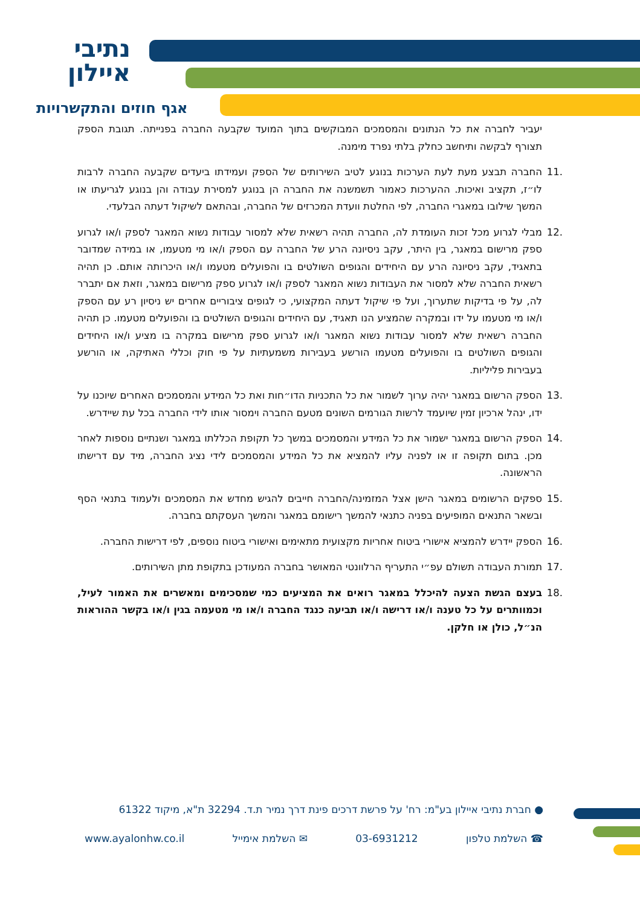נתיבי
איילון
אגף חוזים והתקשרויות
יעביר לחברה את כל הנתונים והמסמכים המבוקשים בתוך המועד שקבעה החברה בפנייתה. תגובת הספק תצורף לבקשה ותיחשב כחלק בלתי נפרד מימנה.
.11 החברה תבצע מעת לעת הערכות בנוגע לטיב השירותים של הספק ועמידתו ביעדים שקבעה החברה לרבות לו״ז, תקציב ואיכות. ההערכות כאמור תשמשנה את החברה הן בנוגע למסירת עבודה והן בנוגע לגריעתו או המשך שילובו במאגרי החברה, לפי החלטת וועדת המכרזים של החברה, ובהתאם לשיקול דעתה הבלעדי.
.12 מבלי לגרוע מכל זכות העומדת לה, החברה תהיה רשאית שלא למסור עבודות נשוא המאגר לספק ו/או לגרוע ספק מרישום במאגר, בין היתר, עקב ניסיונה הרע של החברה עם הספק ו/או מי מטעמו, או במידה שמדובר בתאגיד, עקב ניסיונה הרע עם היחידים והגופים השולטים בו והפועלים מטעמו ו/או היכרותה אותם. כן תהיה רשאית החברה שלא למסור את העבודות נשוא המאגר לספק ו/או לגרוע ספק מרישום במאגר, וזאת אם יתברר לה, על פי בדיקות שתערוך, ועל פי שיקול דעתה המקצועי, כי לגופים ציבוריים אחרים יש ניסיון רע עם הספק ו/או מי מטעמו על ידו ובמקרה שהמציע הנו תאגיד, עם היחידים והגופים השולטים בו והפועלים מטעמו. כן תהיה החברה רשאית שלא למסור עבודות נשוא המאגר ו/או לגרוע ספק מרישום במקרה בו מציע ו/או היחידים והגופים השולטים בו והפועלים מטעמו הורשע בעבירות משמעתיות על פי חוק וכללי האתיקה, או הורשע בעבירות פליליות.
.13 הספק הרשום במאגר יהיה ערוך לשמור את כל התכניות הדו״חות ואת כל המידע והמסמכים האחרים שיוכנו על ידו, ינהל ארכיון זמין שיועמד לרשות הגורמים השונים מטעם החברה וימסור אותו לידי החברה בכל עת שיידרש.
.14 הספק הרשום במאגר ישמור את כל המידע והמסמכים במשך כל תקופת הכללתו במאגר ושנתיים נוספות לאחר מכן. בתום תקופה זו או לפניה עליו להמציא את כל המידע והמסמכים לידי נציג החברה, מיד עם דרישתו הראשונה.
.15 ספקים הרשומים במאגר הישן אצל המזמינה/החברה חייבים להגיש מחדש את המסמכים ולעמוד בתנאי הסף ובשאר התנאים המופיעים בפניה כתנאי להמשך רישומם במאגר והמשך העסקתם בחברה.
.16 הספק יידרש להמציא אישורי ביטוח אחריות מקצועית מתאימים ואישורי ביטוח נוספים, לפי דרישות החברה.
.17 תמורת העבודה תשולם עפ״י התעריף הרלוונטי המאושר בחברה המעודכן בתקופת מתן השירותים.
.18 בעצם הגשת הצעה להיכלל במאגר רואים את המציעים כמי שמסכימים ומאשרים את האמור לעיל, וכמוותרים על כל טענה ו/או דרישה ו/או תביעה כנגד החברה ו/או מי מטעמה בגין ו/או בקשר ההוראות הנ״ל, כולן או חלקן.
● חברת נתיבי איילון בע"מ: רח' על פרשת דרכים פינת דרך נמיר ת.ד. 32294 ת"א, מיקוד 61322
☎ השלמת טלפון 03-6931212 ✉ השלמת אימייל www.ayalonhw.co.il